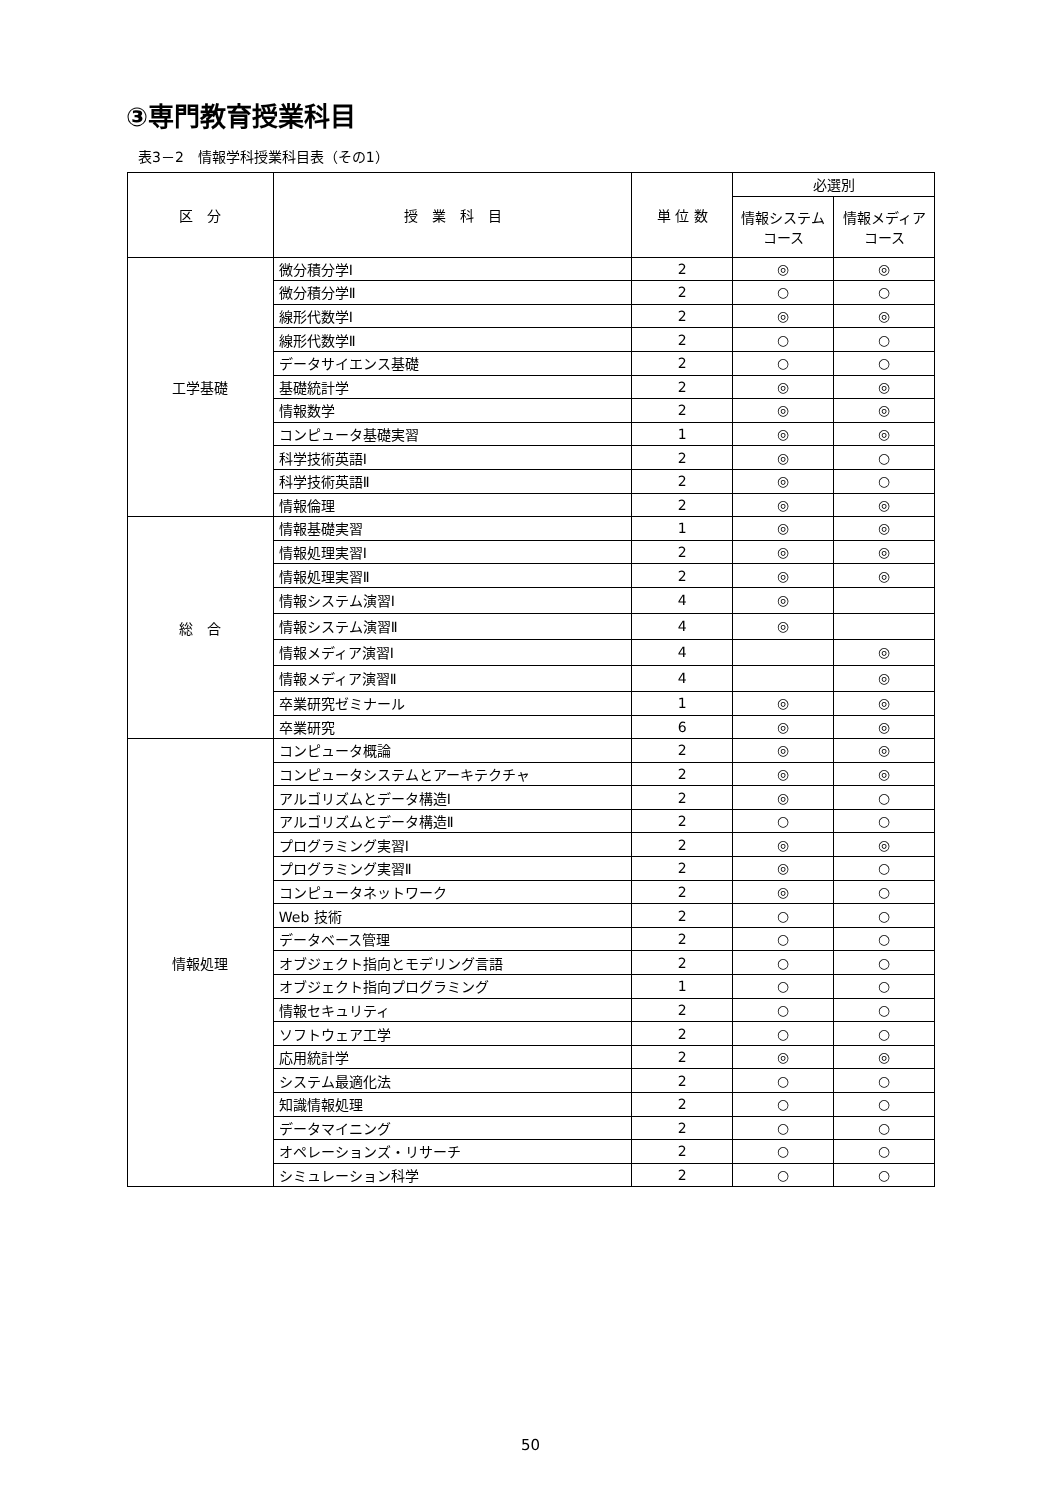③専門教育授業科目
表3－2　情報学科授業科目表（その1）
| 区 分 | 授 業 科 目 | 単 位 数 | 必選別 | |
| --- | --- | --- | --- | --- |
| | | | 情報システム コース | 情報メディア コース |
| 工学基礎 | 微分積分学Ⅰ | 2 | ◎ | ◎ |
| | 微分積分学Ⅱ | 2 | ○ | ○ |
| | 線形代数学Ⅰ | 2 | ◎ | ◎ |
| | 線形代数学Ⅱ | 2 | ○ | ○ |
| | データサイエンス基礎 | 2 | ○ | ○ |
| | 基礎統計学 | 2 | ◎ | ◎ |
| | 情報数学 | 2 | ◎ | ◎ |
| | コンピュータ基礎実習 | 1 | ◎ | ◎ |
| | 科学技術英語Ⅰ | 2 | ◎ | ○ |
| | 科学技術英語Ⅱ | 2 | ◎ | ○ |
| | 情報倫理 | 2 | ◎ | ◎ |
| 総 合 | 情報基礎実習 | 1 | ◎ | ◎ |
| | 情報処理実習Ⅰ | 2 | ◎ | ◎ |
| | 情報処理実習Ⅱ | 2 | ◎ | ◎ |
| | 情報システム演習Ⅰ | 4 | ◎ | |
| | 情報システム演習Ⅱ | 4 | ◎ | |
| | 情報メディア演習Ⅰ | 4 | | ◎ |
| | 情報メディア演習Ⅱ | 4 | | ◎ |
| | 卒業研究ゼミナール | 1 | ◎ | ◎ |
| | 卒業研究 | 6 | ◎ | ◎ |
| 情報処理 | コンピュータ概論 | 2 | ◎ | ◎ |
| | コンピュータシステムとアーキテクチャ | 2 | ◎ | ◎ |
| | アルゴリズムとデータ構造Ⅰ | 2 | ◎ | ○ |
| | アルゴリズムとデータ構造Ⅱ | 2 | ○ | ○ |
| | プログラミング実習Ⅰ | 2 | ◎ | ◎ |
| | プログラミング実習Ⅱ | 2 | ◎ | ○ |
| | コンピュータネットワーク | 2 | ◎ | ○ |
| | Web 技術 | 2 | ○ | ○ |
| | データベース管理 | 2 | ○ | ○ |
| | オブジェクト指向とモデリング言語 | 2 | ○ | ○ |
| | オブジェクト指向プログラミング | 1 | ○ | ○ |
| | 情報セキュリティ | 2 | ○ | ○ |
| | ソフトウェア工学 | 2 | ○ | ○ |
| | 応用統計学 | 2 | ◎ | ◎ |
| | システム最適化法 | 2 | ○ | ○ |
| | 知識情報処理 | 2 | ○ | ○ |
| | データマイニング | 2 | ○ | ○ |
| | オペレーションズ・リサーチ | 2 | ○ | ○ |
| | シミュレーション科学 | 2 | ○ | ○ |
50